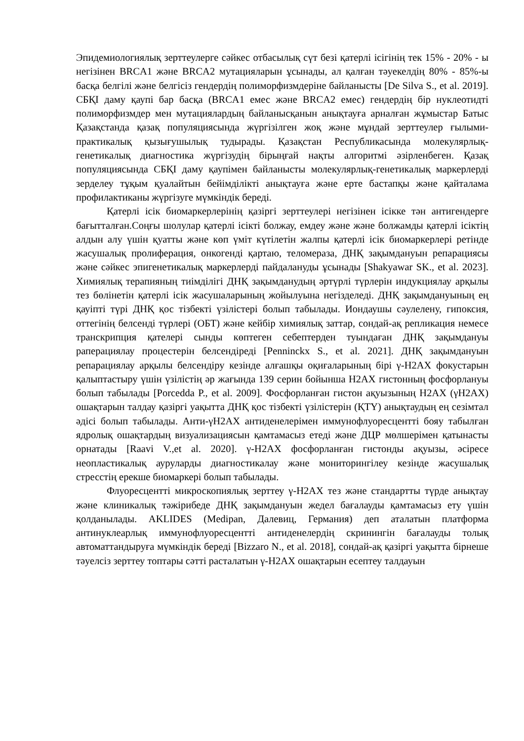Эпидемиологиялық зерттеулерге сәйкес отбасылық сүт безі қатерлі ісігінің тек 15% - 20% - ы негізінен BRCA1 және BRCA2 мутацияларын ұсынады, ал қалған тәуекелдің 80% - 85%-ы басқа белгілі және белгісіз гендердің полиморфизмдеріне байланысты [De Silva S., et al. 2019]. СБҚІ даму қаупі бар басқа (BRCA1 емес және BRCA2 емес) гендердің бір нуклеотидті полиморфизмдер мен мутациялардың байланысқанын анықтауға арналған жұмыстар Батыс Қазақстанда қазақ популяциясында жүргізілген жоқ және мұндай зерттеулер ғылыми-практикалық қызығушылық тудырады. Қазақстан Республикасында молекулярлық-генетикалық диагностика жүргізудің бірыңғай нақты алгоритмі әзірленбеген. Қазақ популяциясында СБҚІ даму қаупімен байланысты молекулярлық-генетикалық маркерлерді зерделеу тұқым қуалайтын бейімділікті анықтауға және ерте бастапқы және қайталама профилактиканы жүргізуге мүмкіндік береді.
Қатерлі ісік биомаркерлерінің қазіргі зерттеулері негізінен ісікке тән антигендерге бағытталған.Соңғы шолулар қатерлі ісікті болжау, емдеу және және болжамды қатерлі ісіктің алдын алу үшін қуатты және көп үміт күтілетін жалпы қатерлі ісік биомаркерлері ретінде жасушалық пролиферация, онкогенді қартаю, теломераза, ДНҚ зақымдануын репарациясы және сәйкес эпигенетикалық маркерлерді пайдалануды ұсынады [Shakyawar SK., et al. 2023]. Химиялық терапияның тиімділігі ДНҚ зақымданудың әртүрлі түрлерін индукциялау арқылы тез бөлінетін қатерлі ісік жасушаларының жойылуына негізделеді. ДНҚ зақымдануының ең қауіпті түрі ДНҚ қос тізбекті үзілістері болып табылады. Иондаушы сәулелену, гипоксия, оттегінің белсенді түрлері (ОБТ) және кейбір химиялық заттар, сондай-ақ репликация немесе транскрипция қателері сынды көптеген себептерден туындаған ДНҚ зақымдануы раперациялау процестерін белсендіреді [Penninckx S., et al. 2021]. ДНҚ зақымдануын репарациялау арқылы белсендіру кезінде алғашқы оқиғаларының бірі γ-H2AX фокустарын қалыптастыру үшін үзілістің әр жағында 139 серин бойынша H2AX гистонның фосфорлануы болып табылады [Porcedda P., et al. 2009]. Фосфорланған гистон ақуызының H2AX (γH2AX) ошақтарын талдау қазіргі уақытта ДНҚ қос тізбекті үзілістерін (ҚТҮ) анықтаудың ең сезімтал әдісі болып табылады. Анти-γH2AX антиденелерімен иммунофлуоресцентті бояу табылған ядролық ошақтардың визуализациясын қамтамасыз етеді және ДЦР мөлшерімен қатынасты орнатады [Raavi V.,et al. 2020]. γ-H2AX фосфорланған гистонды ақуызы, әсіресе неопластикалық ауруларды диагностикалау және мониторингілеу кезінде жасушалық стресстің ерекше биомаркері болып табылады.
Флуоресцентті микроскопиялық зерттеу γ-H2AX тез және стандартты түрде анықтау және клиникалық тәжірибеде ДНҚ зақымдануын жедел бағалауды қамтамасыз ету үшін қолданылады. AKLIDES (Medipan, Далевиц, Германия) деп аталатын платформа антинуклеарлық иммунофлуоресцентті антиденелердің скринингін бағалауды толық автоматтандыруға мүмкіндік береді [Bizzaro N., et al. 2018], сондай-ақ қазіргі уақытта бірнеше тәуелсіз зерттеу топтары сәтті расталатын γ-H2AX ошақтарын есептеу талдауын